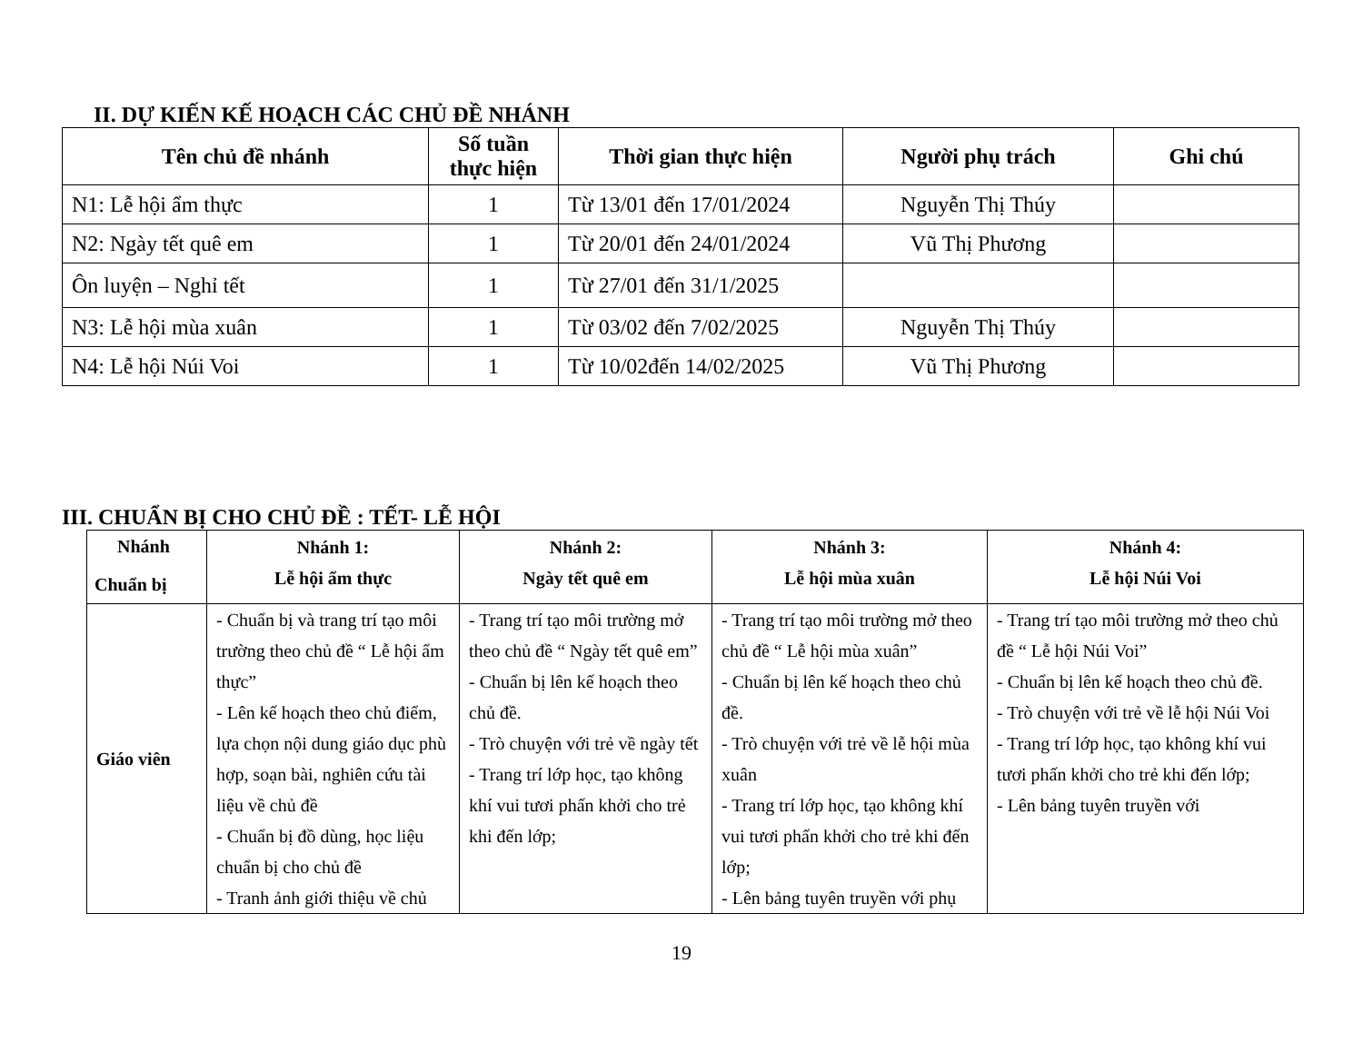II. DỰ KIẾN KẾ HOẠCH CÁC CHỦ ĐỀ NHÁNH
| Tên chủ đề nhánh | Số tuần thực hiện | Thời gian thực hiện | Người phụ trách | Ghi chú |
| --- | --- | --- | --- | --- |
| N1: Lễ hội ẩm thực | 1 | Từ 13/01 đến 17/01/2024 | Nguyễn Thị Thúy | |
| N2: Ngày tết quê em | 1 | Từ 20/01 đến 24/01/2024 | Vũ Thị Phương | |
| Ôn luyện – Nghỉ tết | 1 | Từ 27/01 đến 31/1/2025 | | |
| N3: Lễ hội mùa xuân | 1 | Từ 03/02 đến 7/02/2025 | Nguyễn Thị Thúy | |
| N4: Lễ hội Núi Voi | 1 | Từ 10/02đến 14/02/2025 | Vũ Thị Phương | |
III. CHUẨN BỊ CHO CHỦ ĐỀ : TẾT- LỄ HỘI
| Nhánh Chuẩn bị | Nhánh 1: Lễ hội ẩm thực | Nhánh 2: Ngày tết quê em | Nhánh 3: Lễ hội mùa xuân | Nhánh 4: Lễ hội Núi Voi |
| --- | --- | --- | --- | --- |
| Giáo viên | - Chuẩn bị và trang trí tạo môi trường theo chủ đề “ Lễ hội ẩm thực” - Lên kế hoạch theo chủ điểm, lựa chọn nội dung giáo dục phù hợp, soạn bài, nghiên cứu tài liệu về chủ đề - Chuẩn bị đồ dùng, học liệu chuẩn bị cho chủ đề - Tranh ảnh giới thiệu về chủ | - Trang trí tạo môi trường mở theo chủ đề “ Ngày tết quê em” - Chuẩn bị lên kế hoạch theo chủ đề. - Trò chuyện với trẻ về ngày tết - Trang trí lớp học, tạo không khí vui tươi phấn khởi cho trẻ khi đến lớp; | - Trang trí tạo môi trường mở theo chủ đề “ Lễ hội mùa xuân” - Chuẩn bị lên kế hoạch theo chủ đề. - Trò chuyện với trẻ về lễ hội mùa xuân - Trang trí lớp học, tạo không khí vui tươi phấn khởi cho trẻ khi đến lớp; - Lên bảng tuyên truyền với phụ | - Trang trí tạo môi trường mở theo chủ đề “ Lễ hội Núi Voi” - Chuẩn bị lên kế hoạch theo chủ đề. - Trò chuyện với trẻ về lễ hội Núi Voi - Trang trí lớp học, tạo không khí vui tươi phấn khởi cho trẻ khi đến lớp; - Lên bảng tuyên truyền với |
19